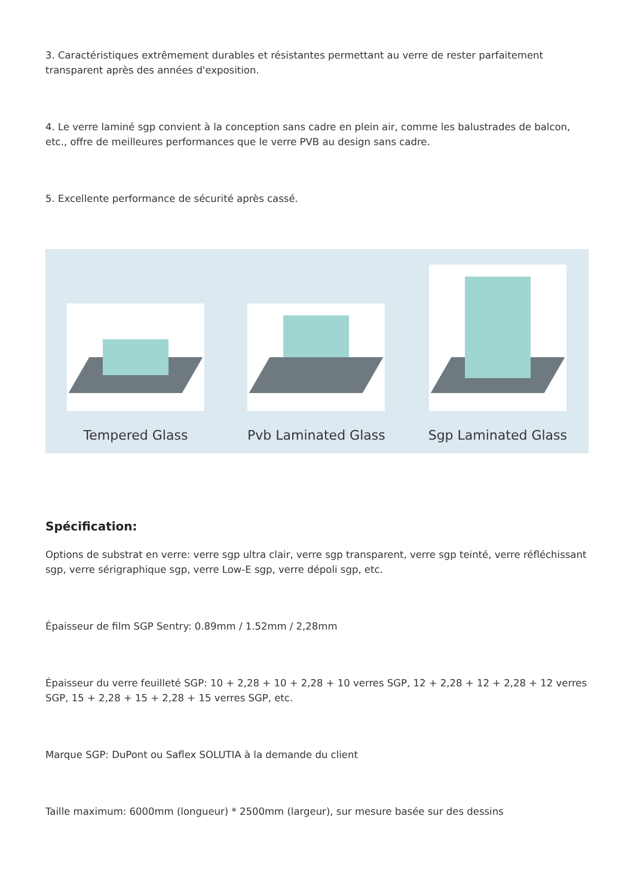3. Caractéristiques extrêmement durables et résistantes permettant au verre de rester parfaitement transparent après des années d'exposition.
4. Le verre laminé sgp convient à la conception sans cadre en plein air, comme les balustrades de balcon, etc., offre de meilleures performances que le verre PVB au design sans cadre.
5. Excellente performance de sécurité après cassé.
Tempered Glass
Pvb Laminated Glass
Sgp Laminated Glass
Spécification:
Options de substrat en verre: verre sgp ultra clair, verre sgp transparent, verre sgp teinté, verre réfléchissant sgp, verre sérigraphique sgp, verre Low-E sgp, verre dépoli sgp, etc.
Épaisseur de film SGP Sentry: 0.89mm / 1.52mm / 2,28mm
Épaisseur du verre feuilleté SGP: 10 + 2,28 + 10 + 2,28 + 10 verres SGP, 12 + 2,28 + 12 + 2,28 + 12 verres SGP, 15 + 2,28 + 15 + 2,28 + 15 verres SGP, etc.
Marque SGP: DuPont ou Saflex SOLUTIA à la demande du client
Taille maximum: 6000mm (longueur) * 2500mm (largeur), sur mesure basée sur des dessins